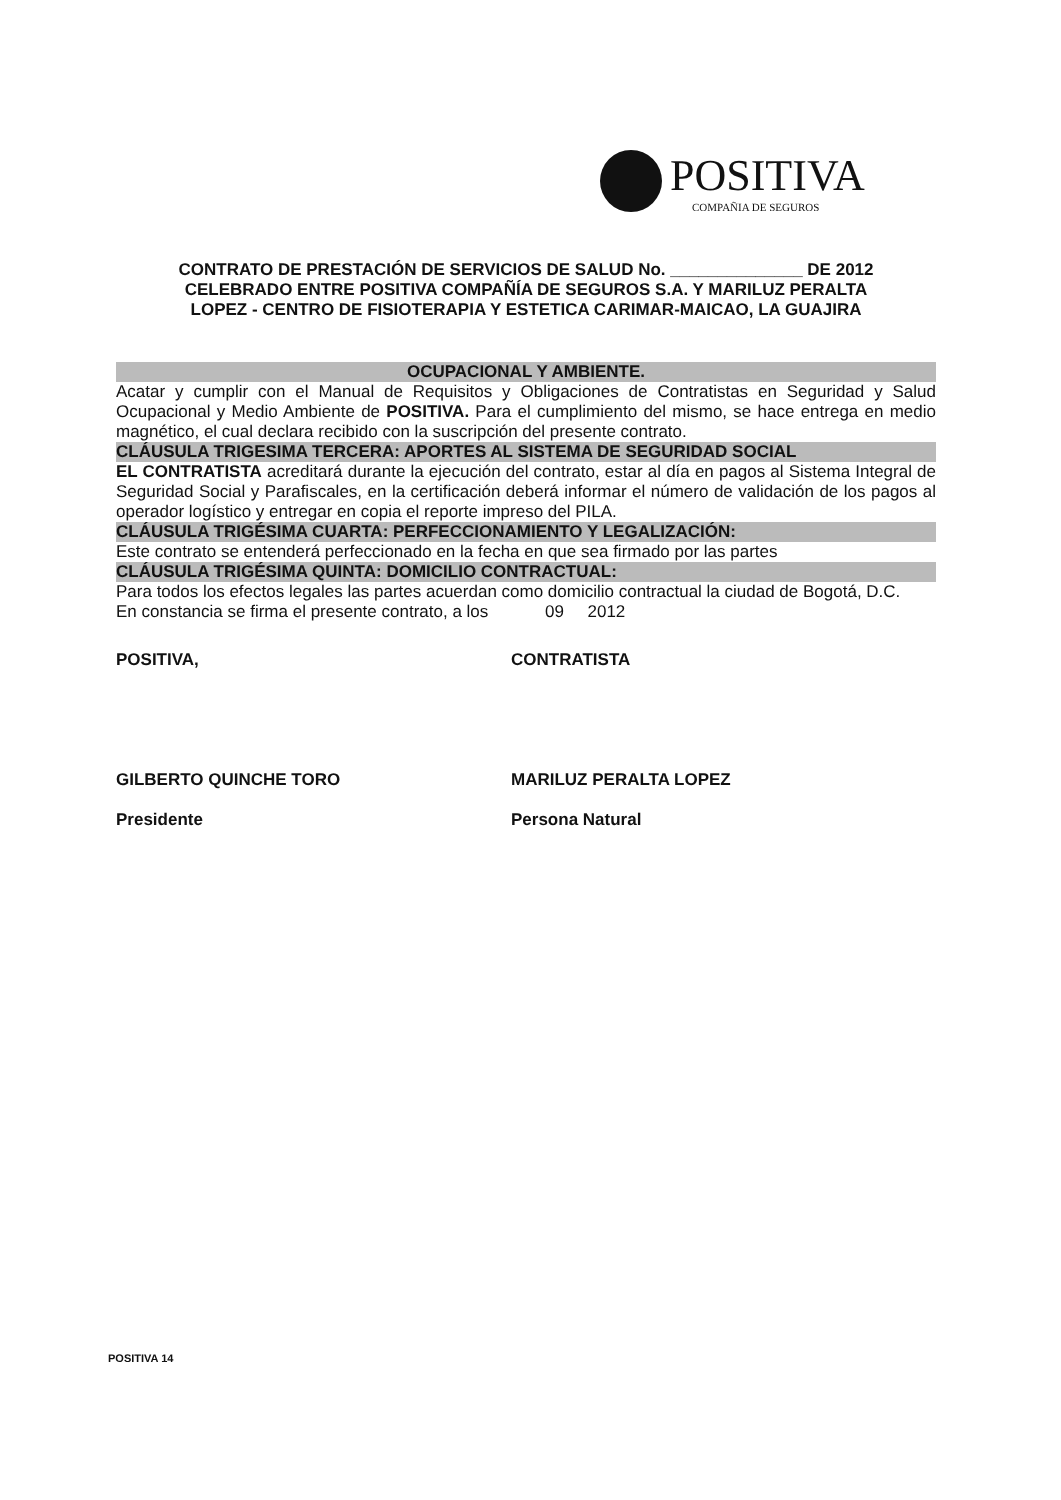POSITIVA
COMPAÑIA DE SEGUROS
CONTRATO DE PRESTACIÓN DE SERVICIOS DE SALUD No. ______________ DE 2012
CELEBRADO ENTRE POSITIVA COMPAÑÍA DE SEGUROS S.A. Y MARILUZ PERALTA
LOPEZ - CENTRO DE FISIOTERAPIA Y ESTETICA CARIMAR-MAICAO, LA GUAJIRA
OCUPACIONAL Y AMBIENTE.
Acatar y cumplir con el Manual de Requisitos y Obligaciones de Contratistas en Seguridad y Salud Ocupacional y Medio Ambiente de POSITIVA. Para el cumplimiento del mismo, se hace entrega en medio magnético, el cual declara recibido con la suscripción del presente contrato.
CLÁUSULA TRIGESIMA TERCERA: APORTES AL SISTEMA DE SEGURIDAD SOCIAL
EL CONTRATISTA acreditará durante la ejecución del contrato, estar al día en pagos al Sistema Integral de Seguridad Social y Parafiscales, en la certificación deberá informar el número de validación de los pagos al operador logístico y entregar en copia el reporte impreso del PILA.
CLÁUSULA TRIGÉSIMA CUARTA: PERFECCIONAMIENTO Y LEGALIZACIÓN:
Este contrato se entenderá perfeccionado en la fecha en que sea firmado por las partes
CLÁUSULA TRIGÉSIMA QUINTA: DOMICILIO CONTRACTUAL:
Para todos los efectos legales las partes acuerdan como domicilio contractual la ciudad de Bogotá, D.C.
En constancia se firma el presente contrato, a los 09 2012
POSITIVA, CONTRATISTA
GILBERTO QUINCHE TORO
Presidente
MARILUZ PERALTA LOPEZ
Persona Natural
POSITIVA 14